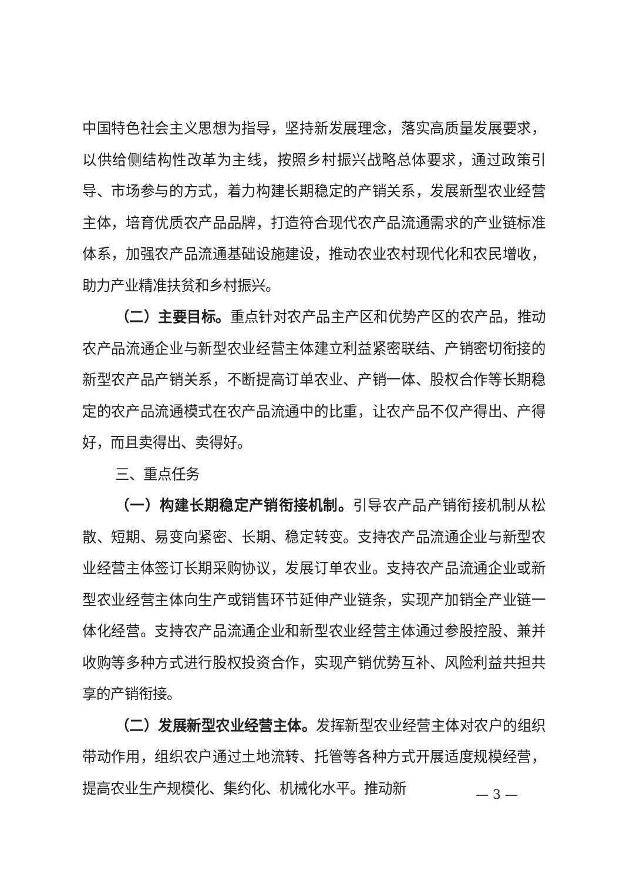中国特色社会主义思想为指导，坚持新发展理念，落实高质量发展要求，以供给侧结构性改革为主线，按照乡村振兴战略总体要求，通过政策引导、市场参与的方式，着力构建长期稳定的产销关系，发展新型农业经营主体，培育优质农产品品牌，打造符合现代农产品流通需求的产业链标准体系，加强农产品流通基础设施建设，推动农业农村现代化和农民增收，助力产业精准扶贫和乡村振兴。
（二）主要目标。重点针对农产品主产区和优势产区的农产品，推动农产品流通企业与新型农业经营主体建立利益紧密联结、产销密切衔接的新型农产品产销关系，不断提高订单农业、产销一体、股权合作等长期稳定的农产品流通模式在农产品流通中的比重，让农产品不仅产得出、产得好，而且卖得出、卖得好。
三、重点任务
（一）构建长期稳定产销衔接机制。引导农产品产销衔接机制从松散、短期、易变向紧密、长期、稳定转变。支持农产品流通企业与新型农业经营主体签订长期采购协议，发展订单农业。支持农产品流通企业或新型农业经营主体向生产或销售环节延伸产业链条，实现产加销全产业链一体化经营。支持农产品流通企业和新型农业经营主体通过参股控股、兼并收购等多种方式进行股权投资合作，实现产销优势互补、风险利益共担共享的产销衔接。
（二）发展新型农业经营主体。发挥新型农业经营主体对农户的组织带动作用，组织农户通过土地流转、托管等各种方式开展适度规模经营，提高农业生产规模化、集约化、机械化水平。推动新
— 3 —